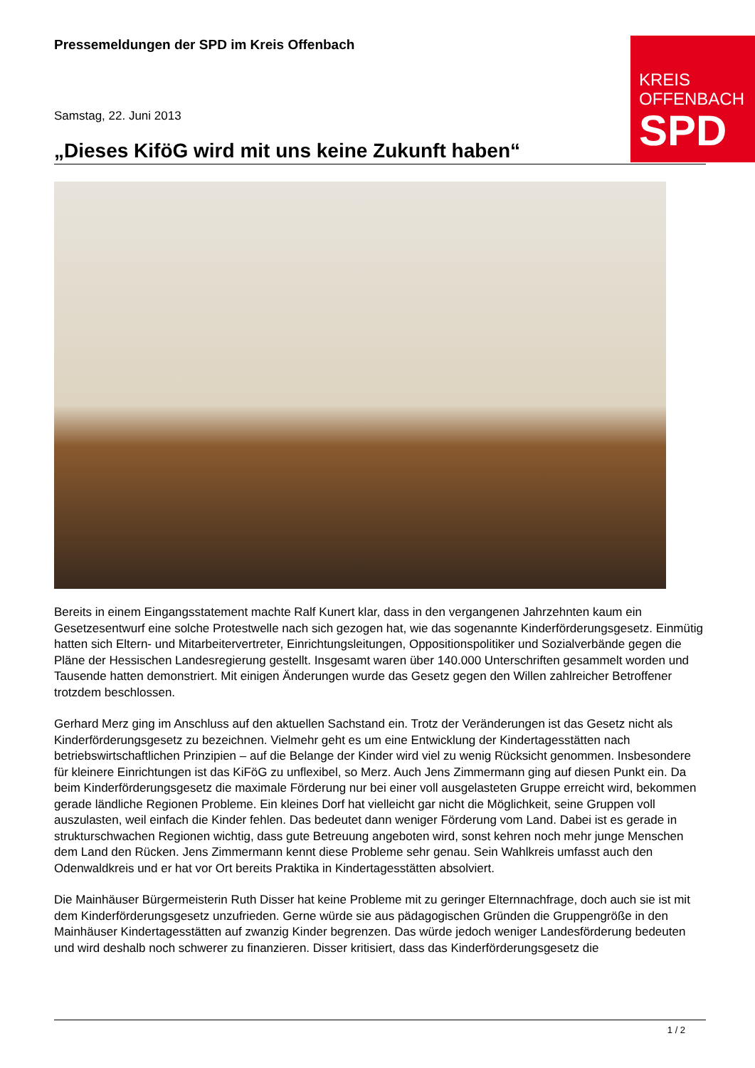Pressemeldungen der SPD im Kreis Offenbach
KREIS
OFFENBACH
SPD
Samstag, 22. Juni 2013
„Dieses KiföG wird mit uns keine Zukunft haben“
Bereits in einem Eingangsstatement machte Ralf Kunert klar, dass in den vergangenen Jahrzehnten kaum ein Gesetzesentwurf eine solche Protestwelle nach sich gezogen hat, wie das sogenannte Kinderförderungsgesetz. Einmütig hatten sich Eltern- und Mitarbeitervertreter, Einrichtungsleitungen, Oppositionspolitiker und Sozialverbände gegen die Pläne der Hessischen Landesregierung gestellt. Insgesamt waren über 140.000 Unterschriften gesammelt worden und Tausende hatten demonstriert. Mit einigen Änderungen wurde das Gesetz gegen den Willen zahlreicher Betroffener trotzdem beschlossen.
Gerhard Merz ging im Anschluss auf den aktuellen Sachstand ein. Trotz der Veränderungen ist das Gesetz nicht als Kinderförderungsgesetz zu bezeichnen. Vielmehr geht es um eine Entwicklung der Kindertagesstätten nach betriebswirtschaftlichen Prinzipien – auf die Belange der Kinder wird viel zu wenig Rücksicht genommen. Insbesondere für kleinere Einrichtungen ist das KiFöG zu unflexibel, so Merz. Auch Jens Zimmermann ging auf diesen Punkt ein. Da beim Kinderförderungsgesetz die maximale Förderung nur bei einer voll ausgelasteten Gruppe erreicht wird, bekommen gerade ländliche Regionen Probleme. Ein kleines Dorf hat vielleicht gar nicht die Möglichkeit, seine Gruppen voll auszulasten, weil einfach die Kinder fehlen. Das bedeutet dann weniger Förderung vom Land. Dabei ist es gerade in strukturschwachen Regionen wichtig, dass gute Betreuung angeboten wird, sonst kehren noch mehr junge Menschen dem Land den Rücken. Jens Zimmermann kennt diese Probleme sehr genau. Sein Wahlkreis umfasst auch den Odenwaldkreis und er hat vor Ort bereits Praktika in Kindertagesstätten absolviert.
Die Mainhäuser Bürgermeisterin Ruth Disser hat keine Probleme mit zu geringer Elternnachfrage, doch auch sie ist mit dem Kinderförderungsgesetz unzufrieden. Gerne würde sie aus pädagogischen Gründen die Gruppengröße in den Mainhäuser Kindertagesstätten auf zwanzig Kinder begrenzen. Das würde jedoch weniger Landesförderung bedeuten und wird deshalb noch schwerer zu finanzieren. Disser kritisiert, dass das Kinderförderungsgesetz die
1 / 2